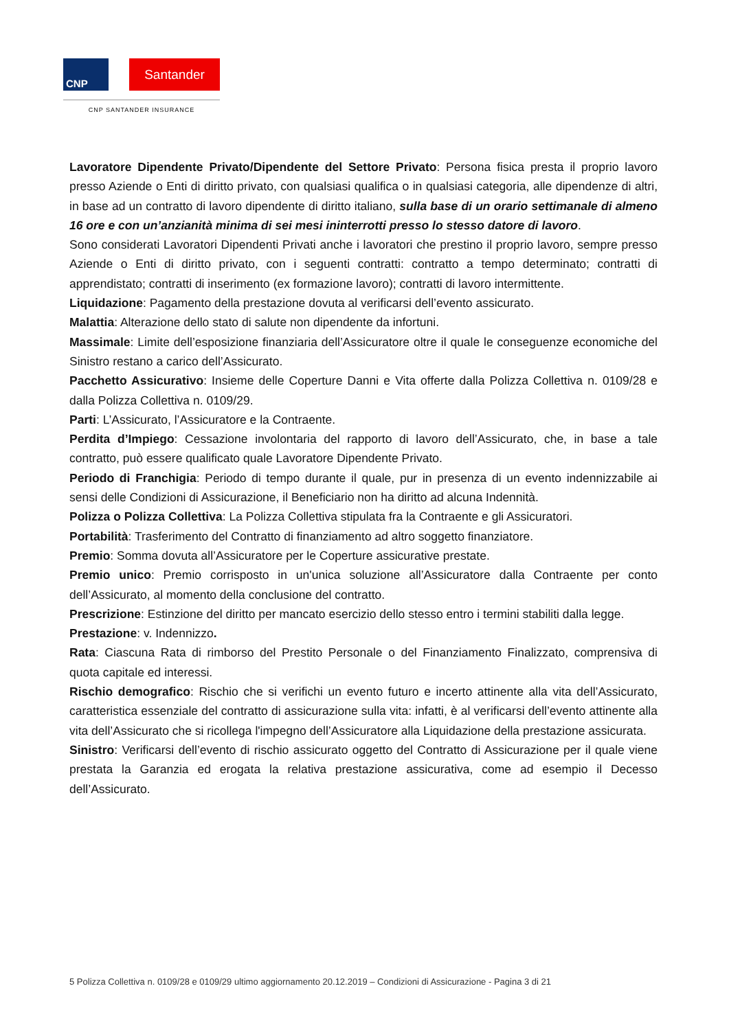CNP
Santander
CNP SANTANDER INSURANCE
Lavoratore Dipendente Privato/Dipendente del Settore Privato: Persona fisica presta il proprio lavoro presso Aziende o Enti di diritto privato, con qualsiasi qualifica o in qualsiasi categoria, alle dipendenze di altri, in base ad un contratto di lavoro dipendente di diritto italiano, sulla base di un orario settimanale di almeno 16 ore e con un’anzianità minima di sei mesi ininterrotti presso lo stesso datore di lavoro.
Sono considerati Lavoratori Dipendenti Privati anche i lavoratori che prestino il proprio lavoro, sempre presso Aziende o Enti di diritto privato, con i seguenti contratti: contratto a tempo determinato; contratti di apprendistato; contratti di inserimento (ex formazione lavoro); contratti di lavoro intermittente.
Liquidazione: Pagamento della prestazione dovuta al verificarsi dell’evento assicurato.
Malattia: Alterazione dello stato di salute non dipendente da infortuni.
Massimale: Limite dell’esposizione finanziaria dell’Assicuratore oltre il quale le conseguenze economiche del Sinistro restano a carico dell’Assicurato.
Pacchetto Assicurativo: Insieme delle Coperture Danni e Vita offerte dalla Polizza Collettiva n. 0109/28 e dalla Polizza Collettiva n. 0109/29.
Parti: L’Assicurato, l’Assicuratore e la Contraente.
Perdita d’Impiego: Cessazione involontaria del rapporto di lavoro dell’Assicurato, che, in base a tale contratto, può essere qualificato quale Lavoratore Dipendente Privato.
Periodo di Franchigia: Periodo di tempo durante il quale, pur in presenza di un evento indennizzabile ai sensi delle Condizioni di Assicurazione, il Beneficiario non ha diritto ad alcuna Indennità.
Polizza o Polizza Collettiva: La Polizza Collettiva stipulata fra la Contraente e gli Assicuratori.
Portabilità: Trasferimento del Contratto di finanziamento ad altro soggetto finanziatore.
Premio: Somma dovuta all’Assicuratore per le Coperture assicurative prestate.
Premio unico: Premio corrisposto in un'unica soluzione all’Assicuratore dalla Contraente per conto dell’Assicurato, al momento della conclusione del contratto.
Prescrizione: Estinzione del diritto per mancato esercizio dello stesso entro i termini stabiliti dalla legge.
Prestazione: v. Indennizzo.
Rata: Ciascuna Rata di rimborso del Prestito Personale o del Finanziamento Finalizzato, comprensiva di quota capitale ed interessi.
Rischio demografico: Rischio che si verifichi un evento futuro e incerto attinente alla vita dell’Assicurato, caratteristica essenziale del contratto di assicurazione sulla vita: infatti, è al verificarsi dell’evento attinente alla vita dell’Assicurato che si ricollega l'impegno dell’Assicuratore alla Liquidazione della prestazione assicurata.
Sinistro: Verificarsi dell’evento di rischio assicurato oggetto del Contratto di Assicurazione per il quale viene prestata la Garanzia ed erogata la relativa prestazione assicurativa, come ad esempio il Decesso dell’Assicurato.
5 Polizza Collettiva n. 0109/28 e 0109/29 ultimo aggiornamento 20.12.2019 – Condizioni di Assicurazione - Pagina 3 di 21